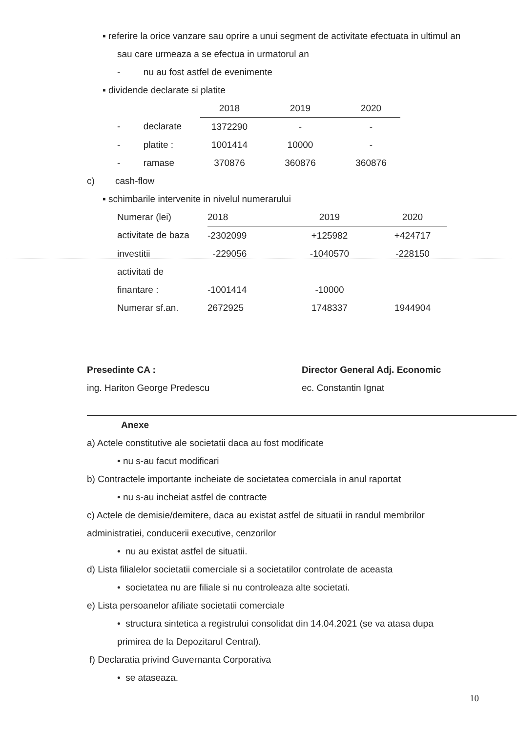▪ referire la orice vanzare sau oprire a unui segment de activitate efectuata in ultimul an sau care urmeaza a se efectua in urmatorul an
- nu au fost astfel de evenimente
▪ dividende declarate si platite
| | 2018 | 2019 | 2020 |
| - declarate | 1372290 | - | - |
| - platite : | 1001414 | 10000 | - |
| - ramase | 370876 | 360876 | 360876 |
c) cash-flow
▪ schimbarile intervenite in nivelul numerarului
| Numerar (lei) | 2018 | 2019 | 2020 |
| activitate de baza | -2302099 | +125982 | +424717 |
| investitii | -229056 | -1040570 | -228150 |
| activitati de | | | |
| finantare : | -1001414 | -10000 | |
| Numerar sf.an. | 2672925 | 1748337 | 1944904 |
Presedinte CA :
ing. Hariton George Predescu
Director General Adj. Economic
ec. Constantin Ignat
Anexe
a) Actele constitutive ale societatii daca au fost modificate
• nu s-au facut modificari
b) Contractele importante incheiate de societatea comerciala in anul raportat
• nu s-au incheiat astfel de contracte
c) Actele de demisie/demitere, daca au existat astfel de situatii in randul membrilor administratiei, conducerii executive, cenzorilor
• nu au existat astfel de situatii.
d) Lista filialelor societatii comerciale si a societatilor controlate de aceasta
• societatea nu are filiale si nu controleaza alte societati.
e) Lista persoanelor afiliate societatii comerciale
• structura sintetica a registrului consolidat din 14.04.2021 (se va atasa dupa primirea de la Depozitarul Central).
f) Declaratia privind Guvernanta Corporativa
• se ataseaza.
10